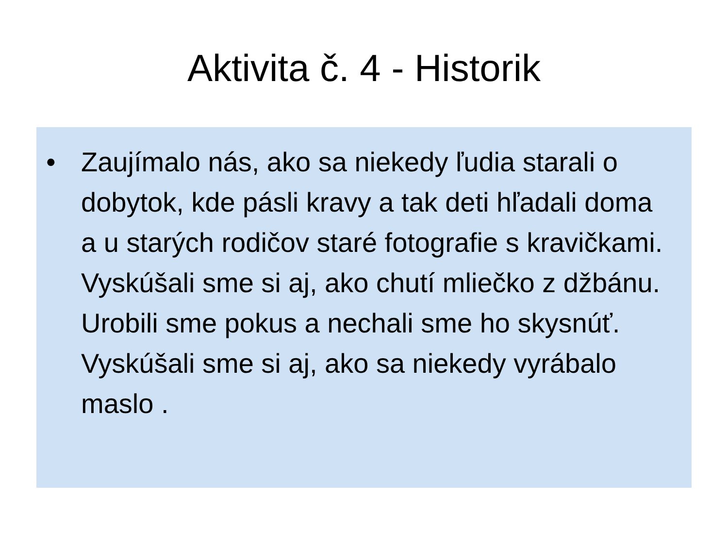Aktivita č. 4 - Historik
• Zaujímalo nás, ako sa niekedy ľudia starali o dobytok, kde pásli kravy a tak deti hľadali doma a u starých rodičov staré fotografie s kravičkami. Vyskúšali sme si aj, ako chutí mliečko z džbánu. Urobili sme pokus a nechali sme ho skysnúť. Vyskúšali sme si aj, ako sa niekedy vyrábalo maslo .